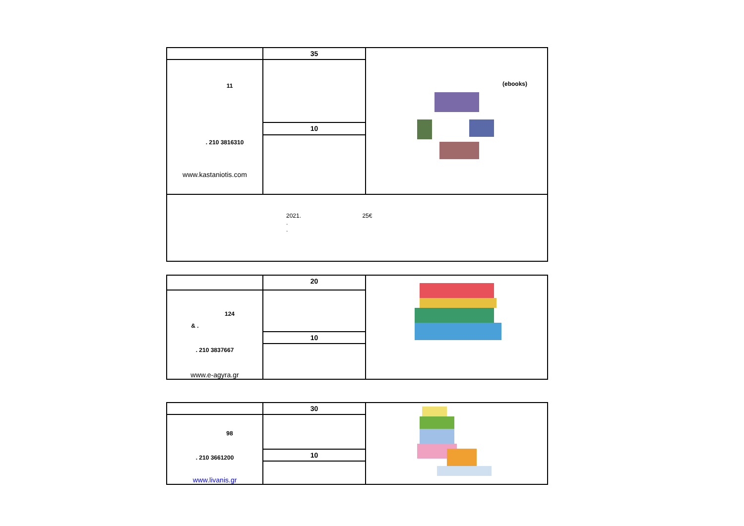| | 35 | (ebooks) |
| 11 . 210 3816310 www.kastaniotis.com | | |
| | 10 | |
| 2021. 25€ . . | | |
| | 20 | |
| 124 & . . 210 3837667 www.e-agyra.gr | | |
| | 10 | |
| | 30 | |
| 98 . 210 3661200 www.livanis.gr | | |
| | 10 | |